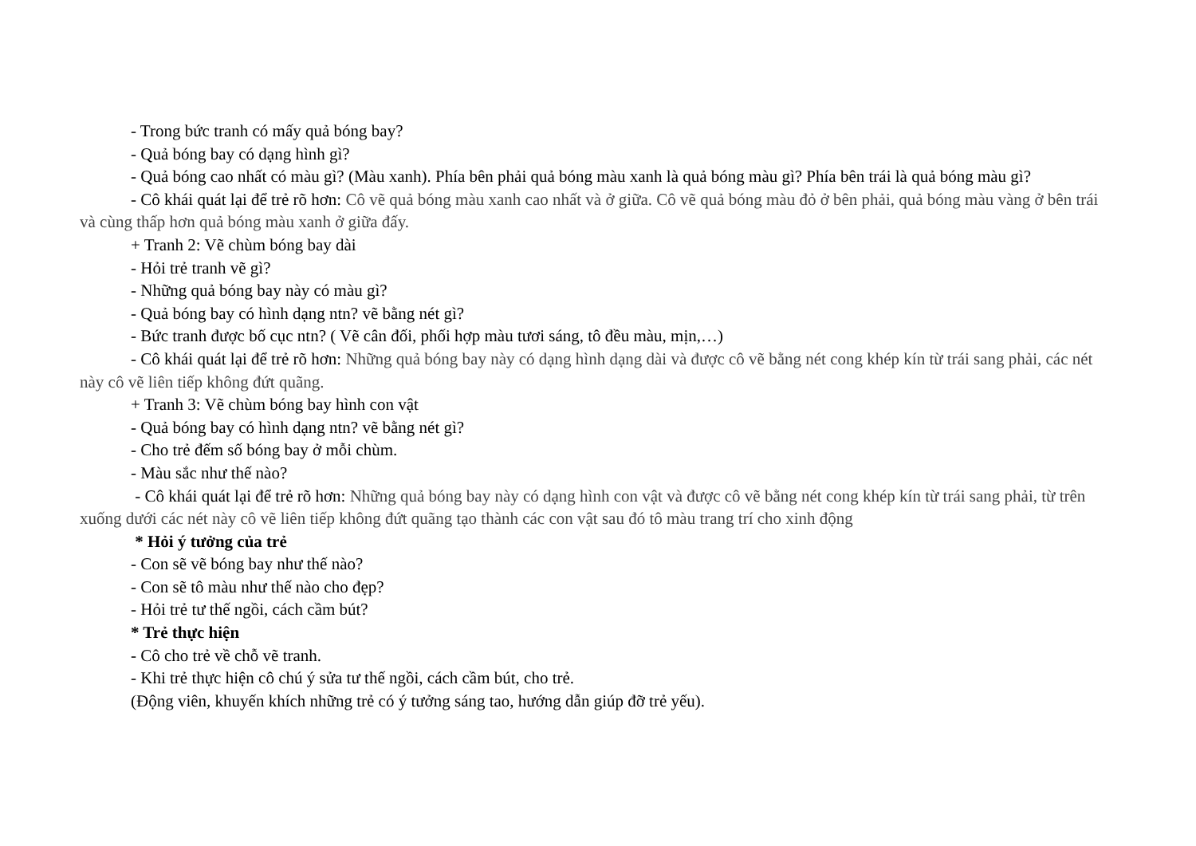- Trong bức tranh có mấy quả bóng bay?
- Quả bóng bay có dạng hình gì?
- Quả bóng cao nhất có màu gì? (Màu xanh). Phía bên phải quả bóng màu xanh là quả bóng màu gì? Phía bên trái là quả bóng màu gì?
- Cô khái quát lại để trẻ rõ hơn: Cô vẽ quả bóng màu xanh cao nhất và ở giữa. Cô vẽ quả bóng màu đỏ ở bên phải, quả bóng màu vàng ở bên trái và cùng thấp hơn quả bóng màu xanh ở giữa đấy.
+ Tranh 2: Vẽ chùm bóng bay dài
- Hỏi trẻ tranh vẽ gì?
- Những quả bóng bay này có màu gì?
- Quả bóng bay có hình dạng ntn? vẽ bằng nét gì?
- Bức tranh được bố cục ntn? ( Vẽ cân đối, phối hợp màu tươi sáng, tô đều màu, mịn,…)
- Cô khái quát lại để trẻ rõ hơn: Những quả bóng bay này có dạng hình dạng dài và được cô vẽ bằng nét cong khép kín từ trái sang phải, các nét này cô vẽ liên tiếp không đứt quãng.
+ Tranh 3: Vẽ chùm bóng bay hình con vật
- Quả bóng bay có hình dạng ntn? vẽ bằng nét gì?
- Cho trẻ đếm số bóng bay ở mỗi chùm.
- Màu sắc như thế nào?
- Cô khái quát lại để trẻ rõ hơn: Những quả bóng bay này có dạng hình con vật và được cô vẽ bằng nét cong khép kín từ trái sang phải, từ trên xuống dưới các nét này cô vẽ liên tiếp không đứt quãng tạo thành các con vật sau đó tô màu trang trí cho xinh động
* Hỏi ý tưởng của trẻ
- Con sẽ vẽ bóng bay như thế nào?
- Con sẽ tô màu như thế nào cho đẹp?
- Hỏi trẻ tư thế ngồi, cách cầm bút?
* Trẻ thực hiện
- Cô cho trẻ về chỗ vẽ tranh.
- Khi trẻ thực hiện cô chú ý sửa tư thế ngồi, cách cầm bút, cho trẻ.
(Động viên, khuyến khích những trẻ có ý tưởng sáng tao, hướng dẫn giúp đỡ trẻ yếu).